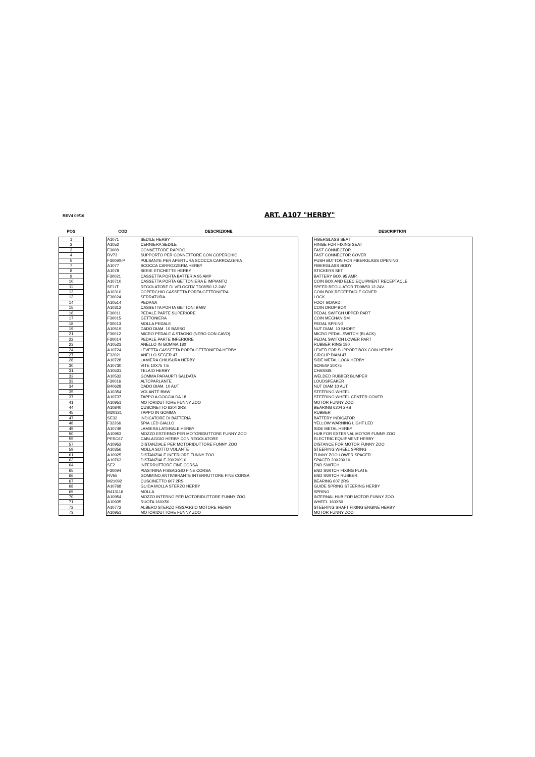REV4 09/16 ART. A107 "HERBY"
| POS | | COD | DESCRIZIONE | | DESCRIPTION |
| --- | --- | --- | --- | --- | --- |
| 1 | | A1071 | SEDILE HERBY | | FIBERGLASS SEAT |
| 2 | | A1052 | CERNIERA SEDILE | | HINGE FOR FIXING SEAT |
| 3 | | F3008 | CONNETTORE RAPIDO | | FAST CONNECTOR |
| 4 | | RV73 | SUPPORTO PER CONNETTORE CON COPERCHIO | | FAST CONNECTOR COVER |
| 5 | | F30090-P | PULSANTE PER APERTURA SCOCCA CARROZZERIA | | PUSH BUTTON FOR FIBERGLASS OPENING |
| 7 | | A1077 | SCOCCA CARROZZERIA HERBY | | FIBERGLASS BODY |
| 8 | | A1078 | SERIE ETICHETTE HERBY | | STICKERS SET |
| 9 | | F30021 | CASSETTA PORTA BATTERIA 95 AMP | | BATTERY BOX 95 AMP. |
| 10 | | A10710 | CASSETTA PORTA GETTONIERA E IMPIANTO | | COIN BOX AND ELEC.EQUIPMENT RECEPTACLE |
| 11 | | SE1/T | REGOLATORE DI VELOCITA' TD08/50 12-24V. | | SPEED REGULATOR TD08/50 12-24V. |
| 12 | | A10310 | COPERCHIO CASSETTA PORTA GETTONIERA | | COIN BOX RECEPTACLE COVER |
| 13 | | F30024 | SERRATURA | | LOCK |
| 14 | | A10514 | PEDANA | | FOOT BOARD |
| 15 | | A10312 | CASSETTA PORTA GETTONI BMW | | COIN DROP BOX |
| 16 | | F30011 | PEDALE PARTE SUPERIORE | | PEDAL SWITCH UPPER PART |
| 17 | | F30015 | GETTONIERA | | COIN MECHANISM |
| 18 | | F30013 | MOLLA PEDALE | | PEDAL SPRING |
| 19 | | A10519 | DADO DIAM. 10 BASSO | | NUT DIAM. 10 SHORT |
| 21 | | F30012 | MICRO PEDALE A STAGNO (NERO CON CAVO) | | MICRO PEDAL SWITCH (BLACK) |
| 22 | | F30014 | PEDALE PARTE INFERIORE | | PEDAL SWITCH LOWER PART |
| 23 | | A10523 | ANELLO IN GOMMA 180 | | RUBBER RING 180 |
| 24 | | A10724 | LEVETTA CASSETTA PORTA GETTONIERA HERBY | | LEVER FOR SUPPORT BOX COIN HERBY |
| 27 | | F32021 | ANELLO SEGER 47 | | CIRCLIP DIAM.47 |
| 28 | | A10728 | LAMIERA CHIUSURA HERBY | | SIDE METAL LOCK HERBY |
| 30 | | A10730 | VITE 10X75 T.E | | SCREW 10X75 |
| 31 | | A10531 | TELAIO HERBY | | CHASSIS |
| 32 | | A10532 | GOMMA PARAURTI SALDATA | | WELDED RUBBER BUMPER |
| 33 | | F30016 | ALTOPARLANTE | | LOUDSPEAKER |
| 34 | | B40628 | DADO DIAM. 10 AUT | | NUT DIAM 10 AUT. |
| 35 | | A10354 | VOLANTE BMW | | STEERING WHEEL |
| 37 | | A10737 | TAPPO A GOCCIA DA 18 | | STEERING WHEEL CENTER COVER |
| 41 | | A10951 | MOTORIDUTTORE FUNNY ZOO | | MOTOR FUNNY ZOO |
| 44 | | A10840 | CUSCINETTO 6204 2RS | | BEARING 6204 2RS |
| 45 | | M20331 | TAPPO IN GOMMA | | RUBBER |
| 47 | | SE32 | INDICATORE DI BATTERIA | | BATTERY INDICATOR |
| 48 | | F32266 | SPIA LED GIALLO | | YELLOW WARNING LIGHT LED |
| 49 | | A10749 | LAMIERA LATERALE HERBY | | SIDE METAL HERBY |
| 50 | | A10953 | MOZZO ESTERNO PER MOTORIDUTTORE FUNNY ZOO | | HUB FOR EXTERNAL MOTOR FUNNY ZOO |
| 55 | | PESC67 | CABLAGGIO HERBY CON REGOLATORE | | ELECTRIC EQUIPMENT HERBY |
| 57 | | A10952 | DISTANZIALE PER MOTORIDUTTORE FUNNY ZOO | | DISTANCE FOR MOTOR FUNNY ZOO |
| 59 | | A10356 | MOLLA SOTTO VOLANTE | | STEERING WHEEL SPRING |
| 61 | | A10925 | DISTANZIALE INFERIORE FUNNY ZOO | | FUNNY ZOO LOWER SPACER |
| 63 | | A10763 | DISTANZIALE 20X20X10 | | SPACER 20X20X10 |
| 64 | | SE2 | INTERRUTTORE FINE CORSA | | END SWITCH |
| 65 | | F30094 | PIASTRINA FISSAGGIO FINE CORSA | | END SWITCH FIXING PLATE |
| 66 | | RV55 | GOMMINO ANTIVIBRANTE INTERRUTTORE FINE CORSA | | END SWITCH RUBBER |
| 67 | | M21092 | CUSCINETTO 607 2RS | | BEARING 607 2RS |
| 68 | | A10768 | GUIDA MOLLA STERZO HERBY | | GUIDE SPRING STEERING HERBY |
| 69 | | B413116 | MOLLA | | SPRING |
| 70 | | A10954 | MOZZO INTERNO PER MOTORIDUTTORE FUNNY ZOO | | INTERNAL HUB FOR MOTOR FUNNY ZOO |
| 71 | | A10935 | RUOTA 160X50 | | WHEEL 160X50 |
| 72 | | A10772 | ALBERO STERZO FISSAGGIO MOTORE HERBY | | STEERING SHAFT FIXING ENGINE HERBY |
| 73 | | A10951 | MOTORIDUTTORE FUNNY ZOO | | MOTOR FUNNY ZOO |